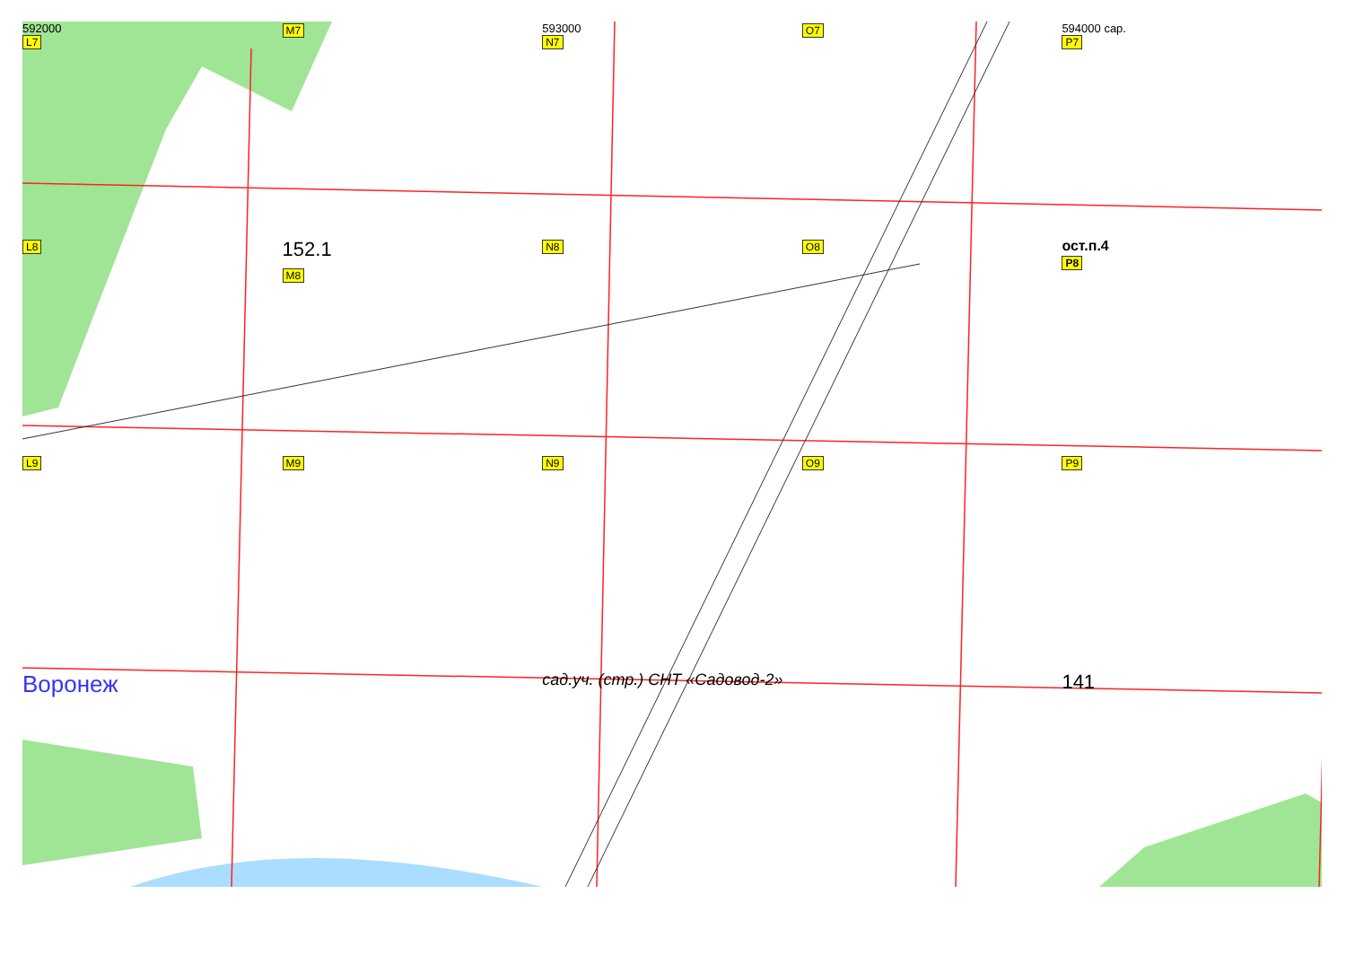592000
L7
M7
593000
N7
O7
594000 сар.
P7
L8
152.1
M8
N8
O8
ост.п.4
P8
L9
M9
N9
O9
P9
Воронеж
сад.уч. (стр.) СНТ «Садовод-2»
141